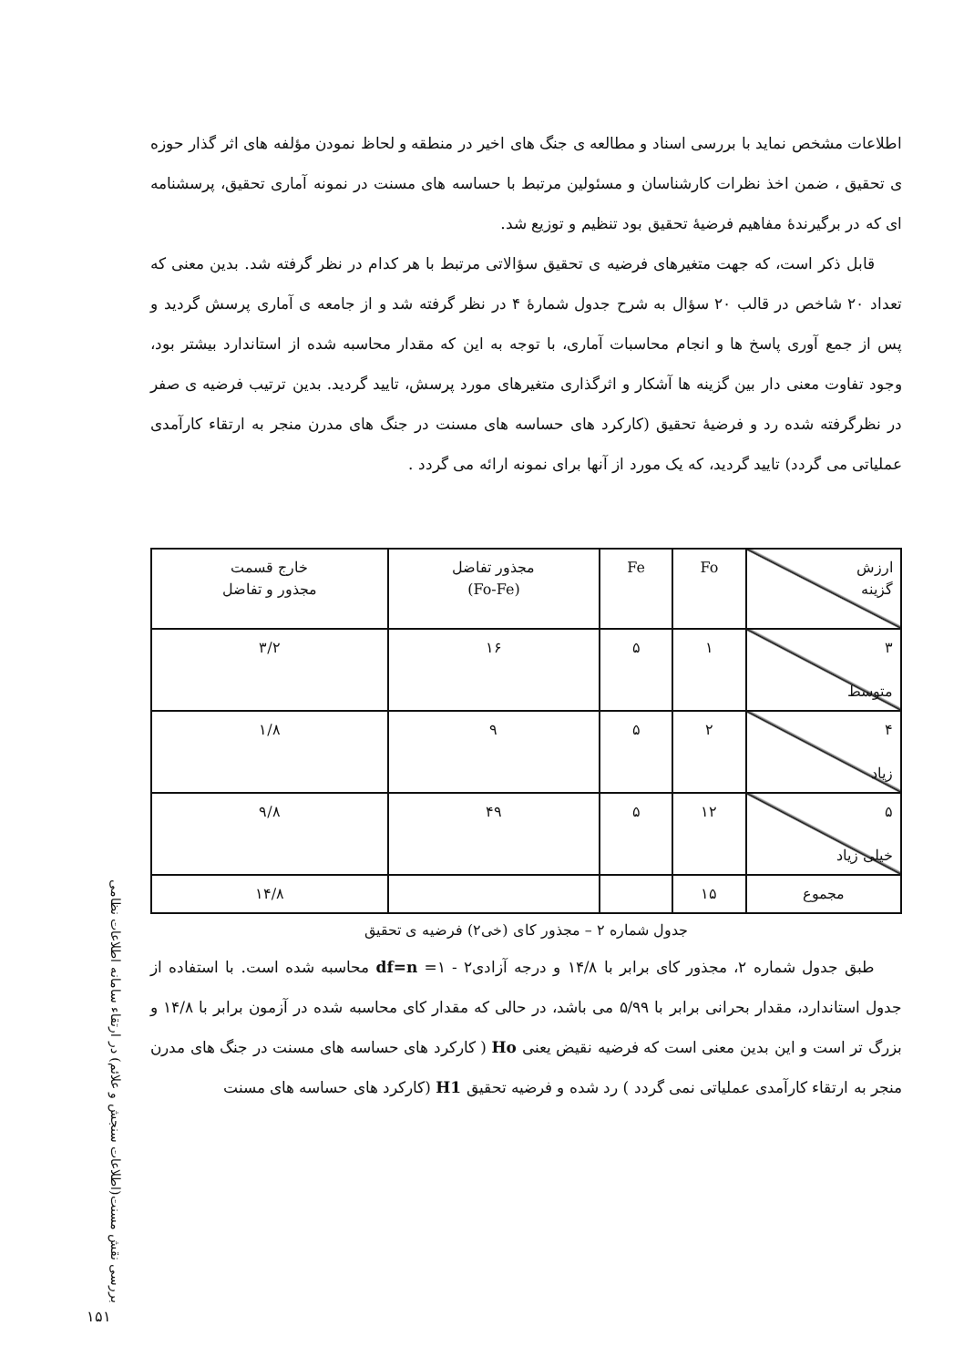بررسی نقش مسنت(اطلاعات سنجش و علائم) در ارتقاء سامانه اطلاعات نظامی
۱۵۱
اطلاعات مشخص نماید با بررسی اسناد و مطالعه ی جنگ های اخیر در منطقه و لحاظ نمودن مؤلفه های اثر گذار حوزه ی تحقیق ، ضمن اخذ نظرات کارشناسان و مسئولین مرتبط با حساسه های مسنت در نمونه آماری تحقیق، پرسشنامه ای که در برگیرندهٔ مفاهیم فرضیهٔ تحقیق بود تنظیم و توزیع شد.
قابل ذکر است، که جهت متغیرهای فرضیه ی تحقیق سؤالاتی مرتبط با هر کدام در نظر گرفته شد. بدین معنی که تعداد ۲۰ شاخص در قالب ۲۰ سؤال به شرح جدول شمارهٔ ۴ در نظر گرفته شد و از جامعه ی آماری پرسش گردید و پس از جمع آوری پاسخ ها و انجام محاسبات آماری، با توجه به این که مقدار محاسبه شده از استاندارد بیشتر بود، وجود تفاوت معنی دار بین گزینه ها آشکار و اثرگذاری متغیرهای مورد پرسش، تایید گردید. بدین ترتیب فرضیه ی صفر در نظرگرفته شده رد و فرضیهٔ تحقیق (کارکرد های حساسه های مسنت در جنگ های مدرن منجر به ارتقاء کارآمدی عملیاتی می گردد) تایید گردید، که یک مورد از آنها برای نمونه ارائه می گردد .
| ارزش گزینه | Fo | Fe | مجذور تفاضل (Fo-Fe) | خارج قسمت مجذور و تفاضل |
| ۳ متوسط | ۱ | ۵ | ۱۶ | ۳/۲ |
| ۴ زیاد | ۲ | ۵ | ۹ | ۱/۸ |
| ۵ خیلی زیاد | ۱۲ | ۵ | ۴۹ | ۹/۸ |
| مجموع | ۱۵ | | | ۱۴/۸ |
جدول شماره ۲ – مجذور کای (خی۲) فرضیه ی تحقیق
طبق جدول شماره ۲، مجذور کای برابر با ۱۴/۸ و درجه آزادی۲ - df=n =۱ محاسبه شده است. با استفاده از جدول استاندارد، مقدار بحرانی برابر با ۵/۹۹ می باشد، در حالی که مقدار کای محاسبه شده در آزمون برابر با ۱۴/۸ و بزرگ تر است و این بدین معنی است که فرضیه نقیض یعنی Ho ( کارکرد های حساسه های مسنت در جنگ های مدرن منجر به ارتقاء کارآمدی عملیاتی نمی گردد ) رد شده و فرضیه تحقیق H1 (کارکرد های حساسه های مسنت